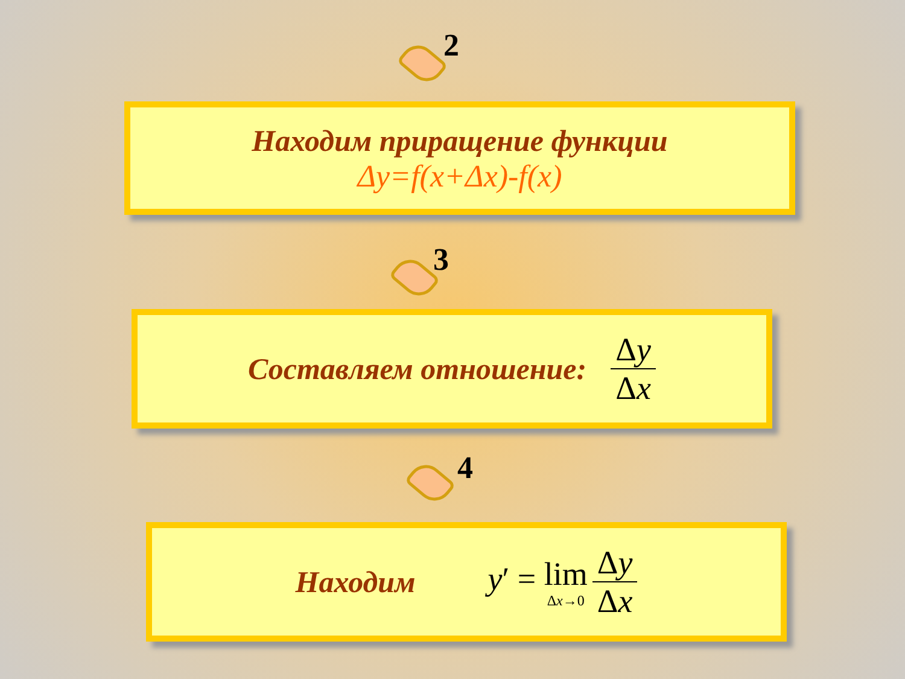2
Находим приращение функции
Δy=f(x+Δx)-f(x)
3
Составляем отношение: Δy Δx
4
Находим y′ = lim Δx→0 Δy Δx